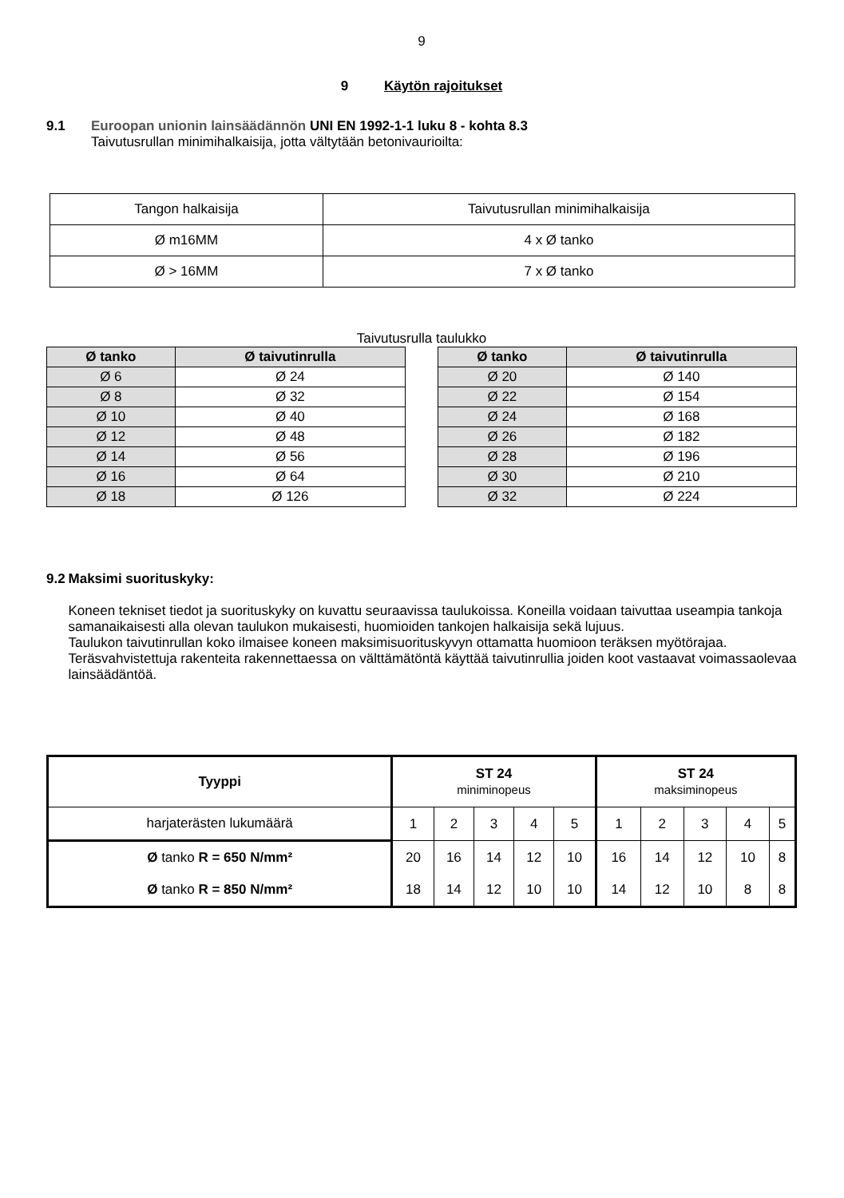9
9 Käytön rajoitukset
9.1 Euroopan unionin lainsäädännön UNI EN 1992-1-1 luku 8 - kohta 8.3
Taivutusrullan minimihalkaisija, jotta vältytään betonivaurioilta:
| Tangon halkaisija | Taivutusrullan minimihalkaisija |
| Ø m16MM | 4 x Ø tanko |
| Ø > 16MM | 7 x Ø tanko |
Taivutusrulla taulukko
| Ø tanko | Ø taivutinrulla |
| --- | --- |
| Ø 6 | Ø 24 |
| Ø 8 | Ø 32 |
| Ø 10 | Ø 40 |
| Ø 12 | Ø 48 |
| Ø 14 | Ø 56 |
| Ø 16 | Ø 64 |
| Ø 18 | Ø 126 |
| Ø tanko | Ø taivutinrulla |
| --- | --- |
| Ø 20 | Ø 140 |
| Ø 22 | Ø 154 |
| Ø 24 | Ø 168 |
| Ø 26 | Ø 182 |
| Ø 28 | Ø 196 |
| Ø 30 | Ø 210 |
| Ø 32 | Ø 224 |
9.2 Maksimi suorituskyky:
Koneen tekniset tiedot ja suorituskyky on kuvattu seuraavissa taulukoissa. Koneilla voidaan taivuttaa useampia tankoja samanaikaisesti alla olevan taulukon mukaisesti, huomioiden tankojen halkaisija sekä lujuus.
Taulukon taivutinrullan koko ilmaisee koneen maksimisuorituskyvyn ottamatta huomioon teräksen myötörajaa. Teräsvahvistettuja rakenteita rakennettaessa on välttämätöntä käyttää taivutinrullia joiden koot vastaavat voimassaolevaa lainsäädäntöä.
| Tyyppi | ST 24 miniminopeus | | | | | ST 24 maksiminopeus | | | | |
| harjaterästen lukumäärä | 1 | 2 | 3 | 4 | 5 | 1 | 2 | 3 | 4 | 5 |
| Ø tanko R = 650 N/mm² | 20 | 16 | 14 | 12 | 10 | 16 | 14 | 12 | 10 | 8 |
| Ø tanko R = 850 N/mm² | 18 | 14 | 12 | 10 | 10 | 14 | 12 | 10 | 8 | 8 |